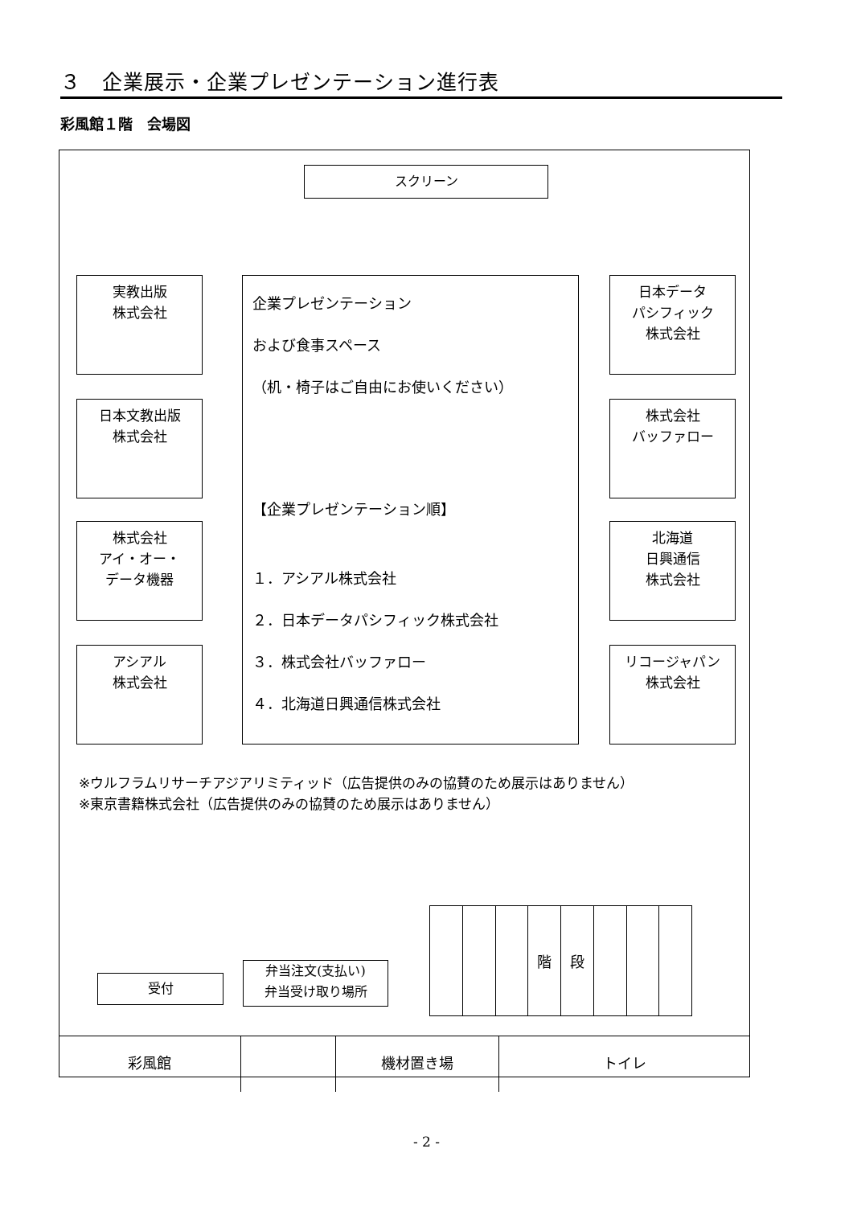３　企業展示・企業プレゼンテーション進行表
彩風館１階　会場図
スクリーン
実教出版
株式会社
日本文教出版
株式会社
株式会社
アイ・オー・
データ機器
アシアル
株式会社
企業プレゼンテーション
および食事スペース
（机・椅子はご自由にお使いください）
【企業プレゼンテーション順】
１．アシアル株式会社
２．日本データパシフィック株式会社
３．株式会社バッファロー
４．北海道日興通信株式会社
日本データ
パシフィック
株式会社
株式会社
バッファロー
北海道
日興通信
株式会社
リコージャパン
株式会社
※ウルフラムリサーチアジアリミティッド（広告提供のみの協賛のため展示はありません）
※東京書籍株式会社（広告提供のみの協賛のため展示はありません）
受付
弁当注文(支払い)
弁当受け取り場所
階 段
彩風館 機材置き場 トイレ
- 2 -